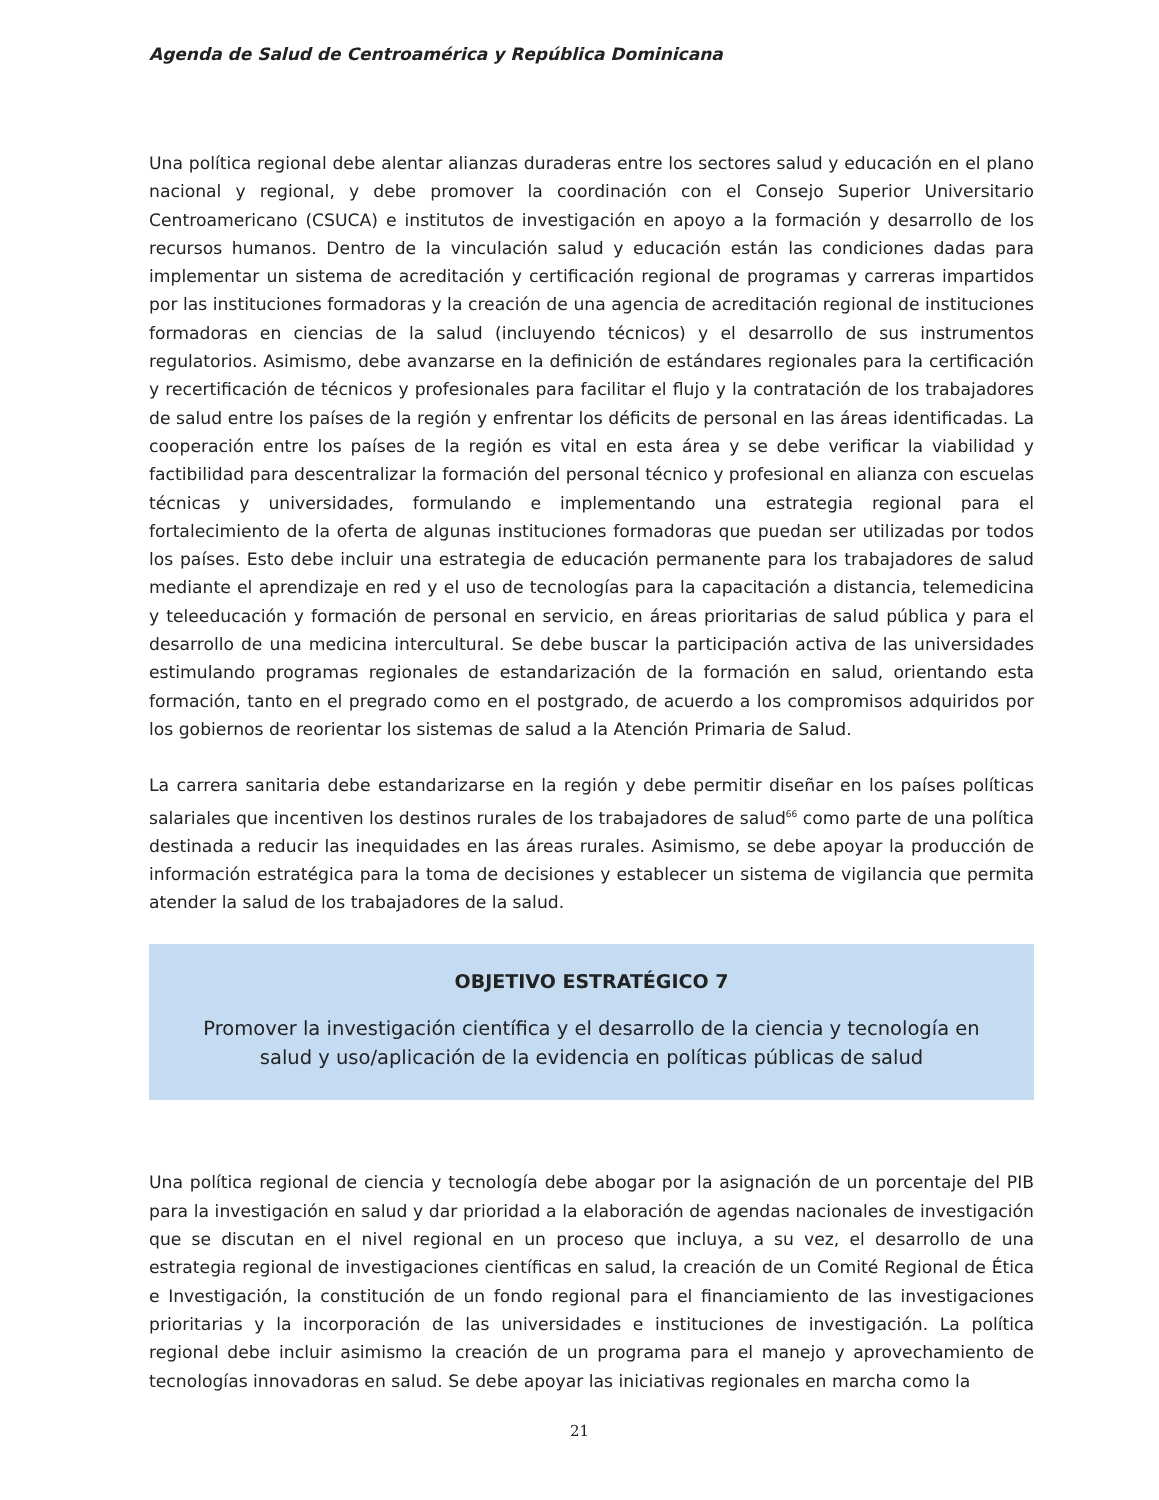Agenda de Salud de Centroamérica y República Dominicana
Una política regional debe alentar alianzas duraderas entre los sectores salud y educación en el plano nacional y regional, y debe promover la coordinación con el Consejo Superior Universitario Centroamericano (CSUCA) e institutos de investigación en apoyo a la formación y desarrollo de los recursos humanos. Dentro de la vinculación salud y educación están las condiciones dadas para implementar un sistema de acreditación y certificación regional de programas y carreras impartidos por las instituciones formadoras y la creación de una agencia de acreditación regional de instituciones formadoras en ciencias de la salud (incluyendo técnicos) y el desarrollo de sus instrumentos regulatorios. Asimismo, debe avanzarse en la definición de estándares regionales para la certificación y recertificación de técnicos y profesionales para facilitar el flujo y la contratación de los trabajadores de salud entre los países de la región y enfrentar los déficits de personal en las áreas identificadas. La cooperación entre los países de la región es vital en esta área y se debe verificar la viabilidad y factibilidad para descentralizar la formación del personal técnico y profesional en alianza con escuelas técnicas y universidades, formulando e implementando una estrategia regional para el fortalecimiento de la oferta de algunas instituciones formadoras que puedan ser utilizadas por todos los países. Esto debe incluir una estrategia de educación permanente para los trabajadores de salud mediante el aprendizaje en red y el uso de tecnologías para la capacitación a distancia, telemedicina y teleeducación y formación de personal en servicio, en áreas prioritarias de salud pública y para el desarrollo de una medicina intercultural. Se debe buscar la participación activa de las universidades estimulando programas regionales de estandarización de la formación en salud, orientando esta formación, tanto en el pregrado como en el postgrado, de acuerdo a los compromisos adquiridos por los gobiernos de reorientar los sistemas de salud a la Atención Primaria de Salud.
La carrera sanitaria debe estandarizarse en la región y debe permitir diseñar en los países políticas salariales que incentiven los destinos rurales de los trabajadores de salud<sup>66</sup> como parte de una política destinada a reducir las inequidades en las áreas rurales. Asimismo, se debe apoyar la producción de información estratégica para la toma de decisiones y establecer un sistema de vigilancia que permita atender la salud de los trabajadores de la salud.
OBJETIVO ESTRATÉGICO 7
Promover la investigación científica y el desarrollo de la ciencia y tecnología en salud y uso/aplicación de la evidencia en políticas públicas de salud
Una política regional de ciencia y tecnología debe abogar por la asignación de un porcentaje del PIB para la investigación en salud y dar prioridad a la elaboración de agendas nacionales de investigación que se discutan en el nivel regional en un proceso que incluya, a su vez, el desarrollo de una estrategia regional de investigaciones científicas en salud, la creación de un Comité Regional de Ética e Investigación, la constitución de un fondo regional para el financiamiento de las investigaciones prioritarias y la incorporación de las universidades e instituciones de investigación. La política regional debe incluir asimismo la creación de un programa para el manejo y aprovechamiento de tecnologías innovadoras en salud. Se debe apoyar las iniciativas regionales en marcha como la
21